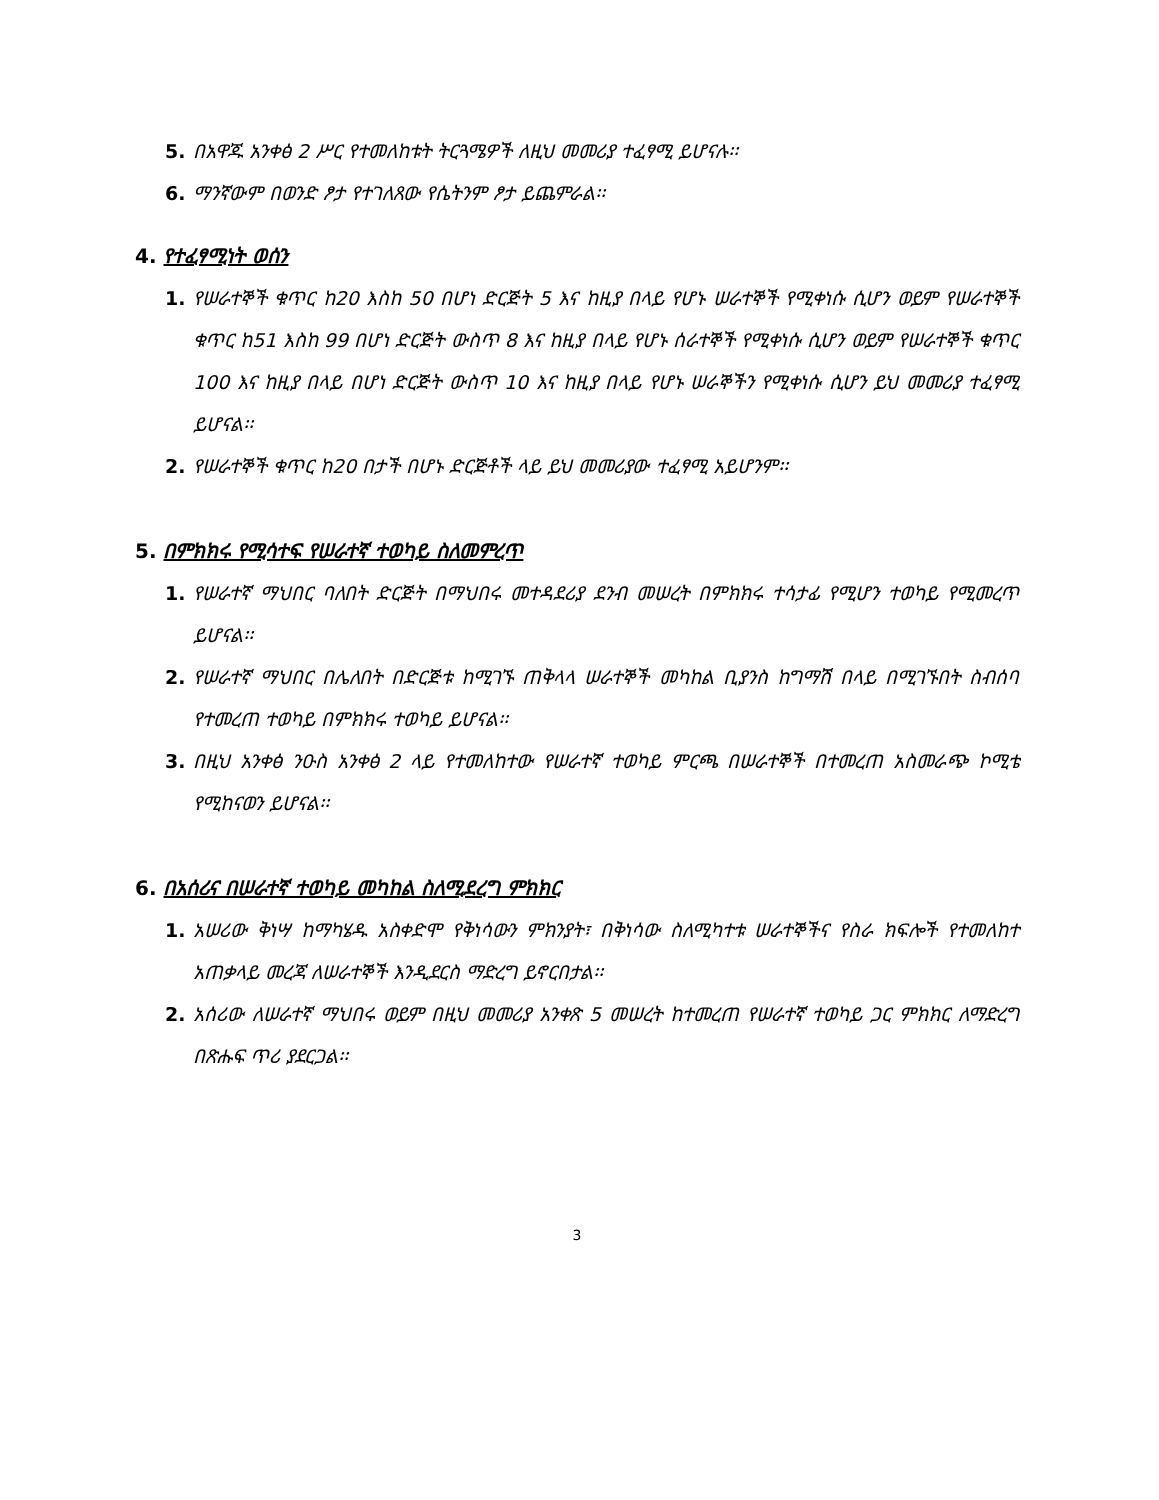5. በአዋጁ አንቀፅ 2 ሥር የተመለከቱት ትርጓሜዎች ለዚህ መመሪያ ተፈፃሚ ይሆናሉ፡፡
6. ማንኛውም በወንድ ፆታ የተገለጸው የሴትንም ፆታ ይጨምራል፡፡
4. የተፈፃሚነት ወሰን
1. የሠራተኞች ቁጥር ከ20 እስከ 50 በሆነ ድርጅት 5 እና ከዚያ በላይ የሆኑ ሠራተኞች የሚቀነሱ ሲሆን ወይም የሠራተኞች ቁጥር ከ51 እስከ 99 በሆነ ድርጅት ውስጥ 8 እና ከዚያ በላይ የሆኑ ሰራተኞች የሚቀነሱ ሲሆን ወይም የሠራተኞች ቁጥር 100 እና ከዚያ በላይ በሆነ ድርጅት ውስጥ 10 እና ከዚያ በላይ የሆኑ ሠራኞችን የሚቀነሱ ሲሆን ይህ መመሪያ ተፈፃሚ ይሆናል፡፡
2. የሠራተኞች ቁጥር ከ20 በታች በሆኑ ድርጅቶች ላይ ይህ መመሪያው ተፈፃሚ አይሆንም፡፡
5. በምክክሩ የሚሳተፍ የሠራተኛ ተወካይ ስለመምረጥ
1. የሠራተኛ ማህበር ባለበት ድርጅት በማህበሩ መተዳደሪያ ደንብ መሠረት በምክክሩ ተሳታፊ የሚሆን ተወካይ የሚመረጥ ይሆናል፡፡
2. የሠራተኛ ማህበር በሌለበት በድርጅቱ ከሚገኙ ጠቅላላ ሠራተኞች መካከል ቢያንስ ከግማሽ በላይ በሚገኙበት ስብሰባ የተመረጠ ተወካይ በምክክሩ ተወካይ ይሆናል፡፡
3. በዚህ አንቀፅ ንዑስ አንቀፅ 2 ላይ የተመለከተው የሠራተኛ ተወካይ ምርጫ በሠራተኞች በተመረጠ አስመራጭ ኮሚቴ የሚከናወን ይሆናል፡፡
6. በአሰሪና በሠራተኛ ተወካይ መካከል ስለሚደረግ ምክክር
1. አሠሪው ቅነሣ ከማካሄዱ አስቀድሞ የቅነሳውን ምክንያት፣ በቅነሳው ስለሚካተቱ ሠራተኞችና የስራ ክፍሎች የተመለከተ አጠቃላይ መረጃ ለሠራተኞች እንዲደርስ ማድረግ ይኖርበታል፡፡
2. አሰሪው ለሠራተኛ ማህበሩ ወይም በዚህ መመሪያ አንቀጽ 5 መሠረት ከተመረጠ የሠራተኛ ተወካይ ጋር ምክክር ለማድረግ በጽሑፍ ጥሪ ያደርጋል፡፡
3